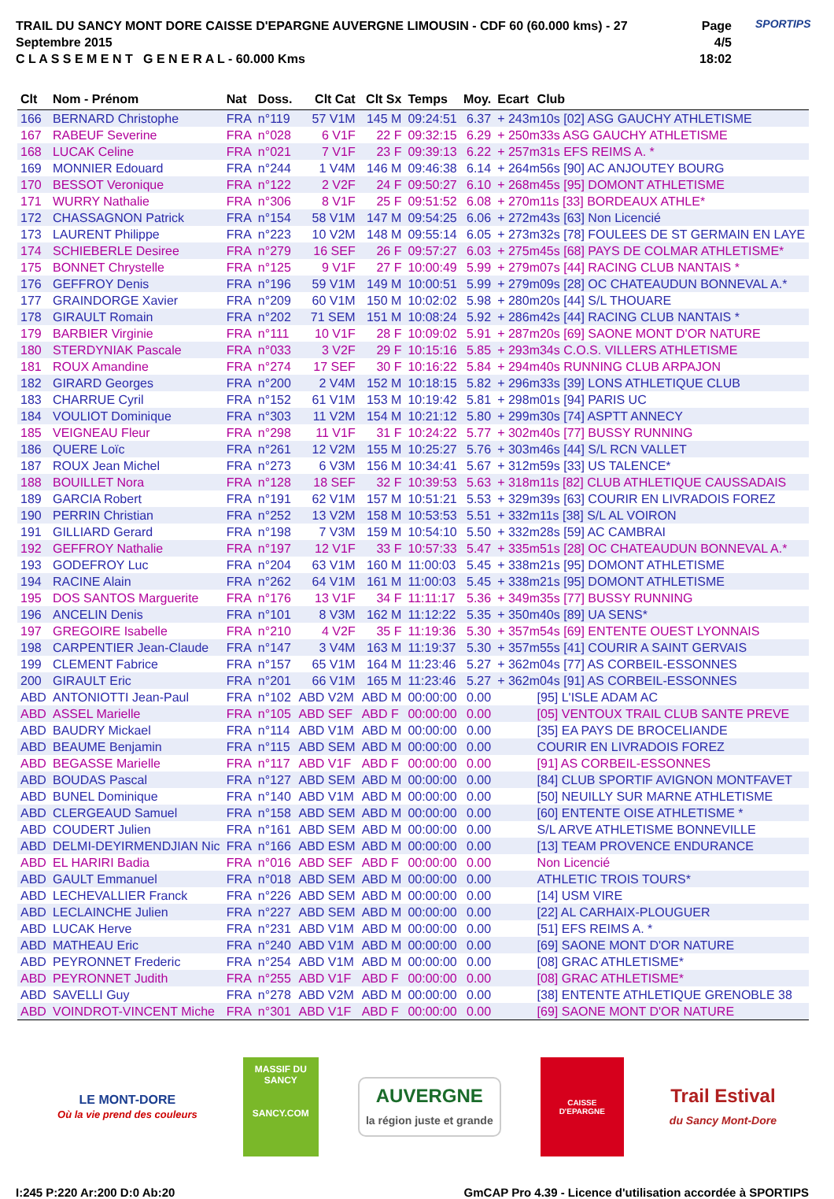TRAIL DU SANCY MONT DORE CAISSE D'EPARGNE AUVERGNE LIMOUSIN - CDF 60 (60.000 kms) - 27 Septembre 2015
C L A S S E M E N T G E N E R A L - 60.000 Kms
Page 4/5
18:02
SPORTIPS
| Clt | Nom - Prénom | Nat | Doss. | Clt Cat | Clt Sx | Temps | Moy. | Ecart | Club |
| --- | --- | --- | --- | --- | --- | --- | --- | --- | --- |
| 166 | BERNARD Christophe | FRA | n°119 | 57 V1M | 145 M | 09:24:51 | 6.37 | + 243m10s [02] ASG GAUCHY ATHLETISME | |
| 167 | RABEUF Severine | FRA | n°028 | 6 V1F | 22 F | 09:32:15 | 6.29 | + 250m33s ASG GAUCHY ATHLETISME | |
| 168 | LUCAK Celine | FRA | n°021 | 7 V1F | 23 F | 09:39:13 | 6.22 | + 257m31s EFS REIMS A. * | |
| 169 | MONNIER Edouard | FRA | n°244 | 1 V4M | 146 M | 09:46:38 | 6.14 | + 264m56s [90] AC ANJOUTEY BOURG | |
| 170 | BESSOT Veronique | FRA | n°122 | 2 V2F | 24 F | 09:50:27 | 6.10 | + 268m45s [95] DOMONT ATHLETISME | |
| 171 | WURRY Nathalie | FRA | n°306 | 8 V1F | 25 F | 09:51:52 | 6.08 | + 270m11s [33] BORDEAUX ATHLE* | |
| 172 | CHASSAGNON Patrick | FRA | n°154 | 58 V1M | 147 M | 09:54:25 | 6.06 | + 272m43s [63] Non Licencié | |
| 173 | LAURENT Philippe | FRA | n°223 | 10 V2M | 148 M | 09:55:14 | 6.05 | + 273m32s [78] FOULEES DE ST GERMAIN EN LAYE | |
| 174 | SCHIEBERLE Desiree | FRA | n°279 | 16 SEF | 26 F | 09:57:27 | 6.03 | + 275m45s [68] PAYS DE COLMAR ATHLETISME* | |
| 175 | BONNET Chrystelle | FRA | n°125 | 9 V1F | 27 F | 10:00:49 | 5.99 | + 279m07s [44] RACING CLUB NANTAIS * | |
| 176 | GEFFROY Denis | FRA | n°196 | 59 V1M | 149 M | 10:00:51 | 5.99 | + 279m09s [28] OC CHATEAUDUN BONNEVAL A.* | |
| 177 | GRAINDORGE Xavier | FRA | n°209 | 60 V1M | 150 M | 10:02:02 | 5.98 | + 280m20s [44] S/L THOUARE | |
| 178 | GIRAULT Romain | FRA | n°202 | 71 SEM | 151 M | 10:08:24 | 5.92 | + 286m42s [44] RACING CLUB NANTAIS * | |
| 179 | BARBIER Virginie | FRA | n°111 | 10 V1F | 28 F | 10:09:02 | 5.91 | + 287m20s [69] SAONE MONT D'OR NATURE | |
| 180 | STERDYNIAK Pascale | FRA | n°033 | 3 V2F | 29 F | 10:15:16 | 5.85 | + 293m34s C.O.S. VILLERS ATHLETISME | |
| 181 | ROUX Amandine | FRA | n°274 | 17 SEF | 30 F | 10:16:22 | 5.84 | + 294m40s RUNNING CLUB ARPAJON | |
| 182 | GIRARD Georges | FRA | n°200 | 2 V4M | 152 M | 10:18:15 | 5.82 | + 296m33s [39] LONS ATHLETIQUE CLUB | |
| 183 | CHARRUE Cyril | FRA | n°152 | 61 V1M | 153 M | 10:19:42 | 5.81 | + 298m01s [94] PARIS UC | |
| 184 | VOULIOT Dominique | FRA | n°303 | 11 V2M | 154 M | 10:21:12 | 5.80 | + 299m30s [74] ASPTT ANNECY | |
| 185 | VEIGNEAU Fleur | FRA | n°298 | 11 V1F | 31 F | 10:24:22 | 5.77 | + 302m40s [77] BUSSY RUNNING | |
| 186 | QUERE Loïc | FRA | n°261 | 12 V2M | 155 M | 10:25:27 | 5.76 | + 303m46s [44] S/L RCN VALLET | |
| 187 | ROUX Jean Michel | FRA | n°273 | 6 V3M | 156 M | 10:34:41 | 5.67 | + 312m59s [33] US TALENCE* | |
| 188 | BOUILLET Nora | FRA | n°128 | 18 SEF | 32 F | 10:39:53 | 5.63 | + 318m11s [82] CLUB ATHLETIQUE CAUSSADAIS | |
| 189 | GARCIA Robert | FRA | n°191 | 62 V1M | 157 M | 10:51:21 | 5.53 | + 329m39s [63] COURIR EN LIVRADOIS FOREZ | |
| 190 | PERRIN Christian | FRA | n°252 | 13 V2M | 158 M | 10:53:53 | 5.51 | + 332m11s [38] S/L AL VOIRON | |
| 191 | GILLIARD Gerard | FRA | n°198 | 7 V3M | 159 M | 10:54:10 | 5.50 | + 332m28s [59] AC CAMBRAI | |
| 192 | GEFFROY Nathalie | FRA | n°197 | 12 V1F | 33 F | 10:57:33 | 5.47 | + 335m51s [28] OC CHATEAUDUN BONNEVAL A.* | |
| 193 | GODEFROY Luc | FRA | n°204 | 63 V1M | 160 M | 11:00:03 | 5.45 | + 338m21s [95] DOMONT ATHLETISME | |
| 194 | RACINE Alain | FRA | n°262 | 64 V1M | 161 M | 11:00:03 | 5.45 | + 338m21s [95] DOMONT ATHLETISME | |
| 195 | DOS SANTOS Marguerite | FRA | n°176 | 13 V1F | 34 F | 11:11:17 | 5.36 | + 349m35s [77] BUSSY RUNNING | |
| 196 | ANCELIN Denis | FRA | n°101 | 8 V3M | 162 M | 11:12:22 | 5.35 | + 350m40s [89] UA SENS* | |
| 197 | GREGOIRE Isabelle | FRA | n°210 | 4 V2F | 35 F | 11:19:36 | 5.30 | + 357m54s [69] ENTENTE OUEST LYONNAIS | |
| 198 | CARPENTIER Jean-Claude | FRA | n°147 | 3 V4M | 163 M | 11:19:37 | 5.30 | + 357m55s [41] COURIR A SAINT GERVAIS | |
| 199 | CLEMENT Fabrice | FRA | n°157 | 65 V1M | 164 M | 11:23:46 | 5.27 | + 362m04s [77] AS CORBEIL-ESSONNES | |
| 200 | GIRAULT Eric | FRA | n°201 | 66 V1M | 165 M | 11:23:46 | 5.27 | + 362m04s [91] AS CORBEIL-ESSONNES | |
| ABD | ANTONIOTTI Jean-Paul | FRA | n°102 | ABD V2M | ABD M | 00:00:00 | 0.00 | | [95] L'ISLE ADAM AC |
| ABD | ASSEL Marielle | FRA | n°105 | ABD SEF | ABD F | 00:00:00 | 0.00 | | [05] VENTOUX TRAIL CLUB SANTE PREVE |
| ABD | BAUDRY Mickael | FRA | n°114 | ABD V1M | ABD M | 00:00:00 | 0.00 | | [35] EA PAYS DE BROCELIANDE |
| ABD | BEAUME Benjamin | FRA | n°115 | ABD SEM | ABD M | 00:00:00 | 0.00 | | COURIR EN LIVRADOIS FOREZ |
| ABD | BEGASSE Marielle | FRA | n°117 | ABD V1F | ABD F | 00:00:00 | 0.00 | | [91] AS CORBEIL-ESSONNES |
| ABD | BOUDAS Pascal | FRA | n°127 | ABD SEM | ABD M | 00:00:00 | 0.00 | | [84] CLUB SPORTIF AVIGNON MONTFAVET |
| ABD | BUNEL Dominique | FRA | n°140 | ABD V1M | ABD M | 00:00:00 | 0.00 | | [50] NEUILLY SUR MARNE ATHLETISME |
| ABD | CLERGEAUD Samuel | FRA | n°158 | ABD SEM | ABD M | 00:00:00 | 0.00 | | [60] ENTENTE OISE ATHLETISME * |
| ABD | COUDERT Julien | FRA | n°161 | ABD SEM | ABD M | 00:00:00 | 0.00 | | S/L ARVE ATHLETISME BONNEVILLE |
| ABD | DELMI-DEYIRMENDJIAN Nic | FRA | n°166 | ABD ESM | ABD M | 00:00:00 | 0.00 | | [13] TEAM PROVENCE ENDURANCE |
| ABD | EL HARIRI Badia | FRA | n°016 | ABD SEF | ABD F | 00:00:00 | 0.00 | | Non Licencié |
| ABD | GAULT Emmanuel | FRA | n°018 | ABD SEM | ABD M | 00:00:00 | 0.00 | | ATHLETIC TROIS TOURS* |
| ABD | LECHEVALLIER Franck | FRA | n°226 | ABD SEM | ABD M | 00:00:00 | 0.00 | | [14] USM VIRE |
| ABD | LECLAINCHE Julien | FRA | n°227 | ABD SEM | ABD M | 00:00:00 | 0.00 | | [22] AL CARHAIX-PLOUGUER |
| ABD | LUCAK Herve | FRA | n°231 | ABD V1M | ABD M | 00:00:00 | 0.00 | | [51] EFS REIMS A. * |
| ABD | MATHEAU Eric | FRA | n°240 | ABD V1M | ABD M | 00:00:00 | 0.00 | | [69] SAONE MONT D'OR NATURE |
| ABD | PEYRONNET Frederic | FRA | n°254 | ABD V1M | ABD M | 00:00:00 | 0.00 | | [08] GRAC ATHLETISME* |
| ABD | PEYRONNET Judith | FRA | n°255 | ABD V1F | ABD F | 00:00:00 | 0.00 | | [08] GRAC ATHLETISME* |
| ABD | SAVELLI Guy | FRA | n°278 | ABD V2M | ABD M | 00:00:00 | 0.00 | | [38] ENTENTE ATHLETIQUE GRENOBLE 38 |
| ABD | VOINDROT-VINCENT Miche | FRA | n°301 | ABD V1F | ABD F | 00:00:00 | 0.00 | | [69] SAONE MONT D'OR NATURE |
LE MONT-DORE
Où la vie prend des couleurs
MASSIF DU
SANCY
SANCY.COM
AUVERGNE
la région juste et grande
CAISSE D'EPARGNE
Trail Estival
du Sancy Mont-Dore
I:245 P:220 Ar:200 D:0 Ab:20 GmCAP Pro 4.39 - Licence d'utilisation accordée à SPORTIPS